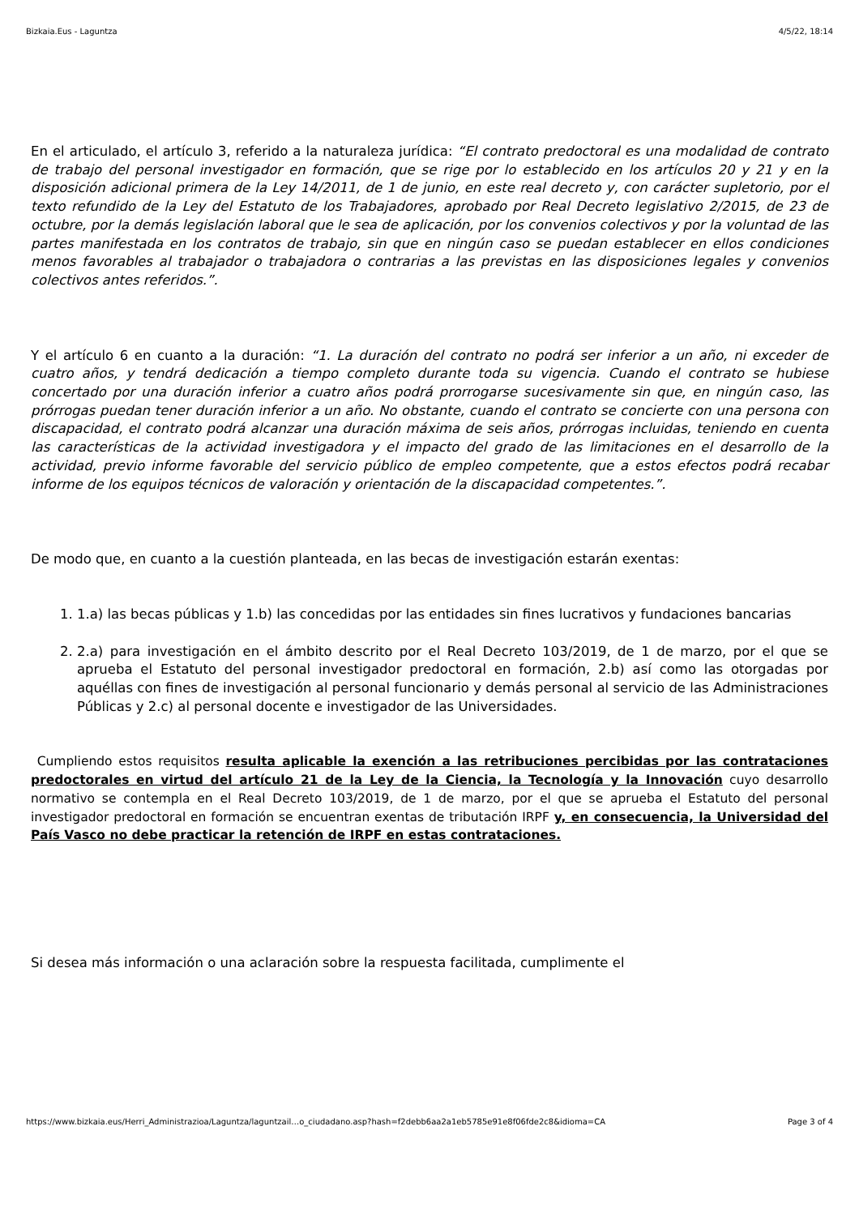Bizkaia.Eus - Laguntza 4/5/22, 18:14
En el articulado, el artículo 3, referido a la naturaleza jurídica: “El contrato predoctoral es una modalidad de contrato de trabajo del personal investigador en formación, que se rige por lo establecido en los artículos 20 y 21 y en la disposición adicional primera de la Ley 14/2011, de 1 de junio, en este real decreto y, con carácter supletorio, por el texto refundido de la Ley del Estatuto de los Trabajadores, aprobado por Real Decreto legislativo 2/2015, de 23 de octubre, por la demás legislación laboral que le sea de aplicación, por los convenios colectivos y por la voluntad de las partes manifestada en los contratos de trabajo, sin que en ningún caso se puedan establecer en ellos condiciones menos favorables al trabajador o trabajadora o contrarias a las previstas en las disposiciones legales y convenios colectivos antes referidos.”.
Y el artículo 6 en cuanto a la duración: “1. La duración del contrato no podrá ser inferior a un año, ni exceder de cuatro años, y tendrá dedicación a tiempo completo durante toda su vigencia. Cuando el contrato se hubiese concertado por una duración inferior a cuatro años podrá prorrogarse sucesivamente sin que, en ningún caso, las prórrogas puedan tener duración inferior a un año. No obstante, cuando el contrato se concierte con una persona con discapacidad, el contrato podrá alcanzar una duración máxima de seis años, prórrogas incluidas, teniendo en cuenta las características de la actividad investigadora y el impacto del grado de las limitaciones en el desarrollo de la actividad, previo informe favorable del servicio público de empleo competente, que a estos efectos podrá recabar informe de los equipos técnicos de valoración y orientación de la discapacidad competentes.”.
De modo que, en cuanto a la cuestión planteada, en las becas de investigación estarán exentas:
1. 1.a) las becas públicas y 1.b) las concedidas por las entidades sin fines lucrativos y fundaciones bancarias
2. 2.a) para investigación en el ámbito descrito por el Real Decreto 103/2019, de 1 de marzo, por el que se aprueba el Estatuto del personal investigador predoctoral en formación, 2.b) así como las otorgadas por aquéllas con fines de investigación al personal funcionario y demás personal al servicio de las Administraciones Públicas y 2.c) al personal docente e investigador de las Universidades.
Cumpliendo estos requisitos resulta aplicable la exención a las retribuciones percibidas por las contrataciones predoctorales en virtud del artículo 21 de la Ley de la Ciencia, la Tecnología y la Innovación cuyo desarrollo normativo se contempla en el Real Decreto 103/2019, de 1 de marzo, por el que se aprueba el Estatuto del personal investigador predoctoral en formación se encuentran exentas de tributación IRPF y, en consecuencia, la Universidad del País Vasco no debe practicar la retención de IRPF en estas contrataciones.
Si desea más información o una aclaración sobre la respuesta facilitada, cumplimente el
https://www.bizkaia.eus/Herri_Administrazioa/Laguntza/laguntzail…o_ciudadano.asp?hash=f2debb6aa2a1eb5785e91e8f06fde2c8&idioma=CA Page 3 of 4